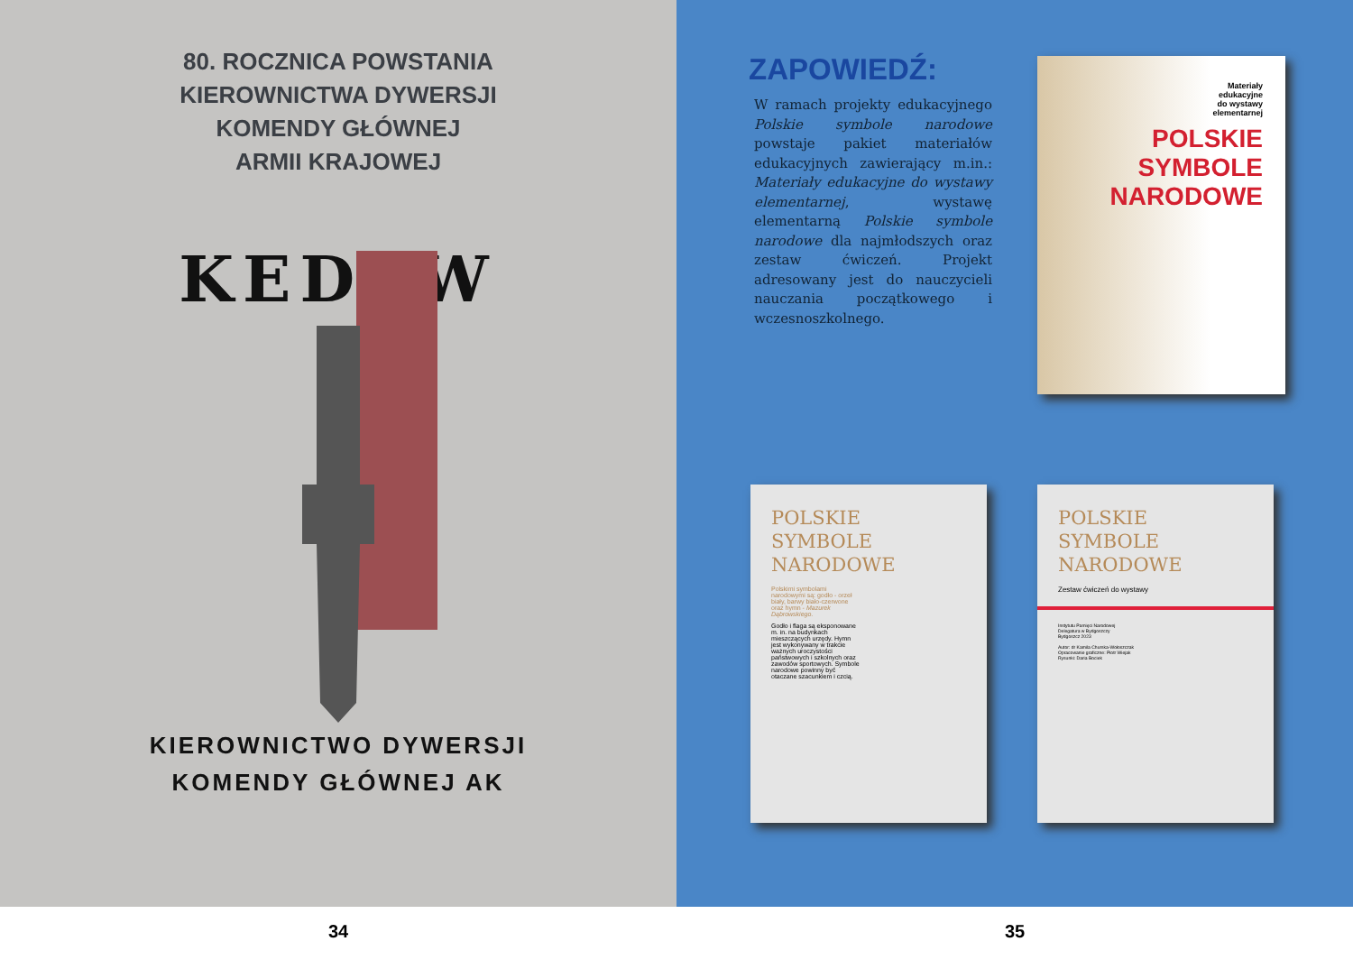80. ROCZNICA POWSTANIA
KIEROWNICTWA DYWERSJI
KOMENDY GŁÓWNEJ
ARMII KRAJOWEJ
KEDYW
KIEROWNICTWO DYWERSJI
KOMENDY GŁÓWNEJ AK
ZAPOWIEDŹ:
W ramach projekty edukacyjnego Polskie symbole narodowe powstaje pakiet materiałów edukacyjnych zawierający m.in.: Materiały edukacyjne do wystawy elementarnej, wystawę elementarną Polskie symbole narodowe dla najmłodszych oraz zestaw ćwiczeń. Projekt adresowany jest do nauczycieli nauczania początkowego i wczesnoszkolnego.
Materiały
edukacyjne
do wystawy
elementarnej
POLSKIE
SYMBOLE
NARODOWE
POLSKIE
SYMBOLE
NARODOWE
Polskimi symbolami narodowymi są: godło - orzeł biały, barwy biało-czerwone oraz hymn - Mazurek Dąbrowskiego.
Godło i flaga są eksponowane m. in. na budynkach mieszczących urzędy. Hymn jest wykonywany w trakcie ważnych uroczystości państwowych i szkolnych oraz zawodów sportowych. Symbole narodowe powinny być otaczane szacunkiem i czcią.
POLSKIE
SYMBOLE
NARODOWE
Zestaw ćwiczeń do wystawy
Instytutu Pamięci Narodowej
Delegatura w Bydgoszczy
Bydgoszcz 2023
Autor: dr Kamila Churska-Wołoszczak
Opracowanie graficzne: Piotr Wiejak
Rysunki: Daria Bociek
34 35